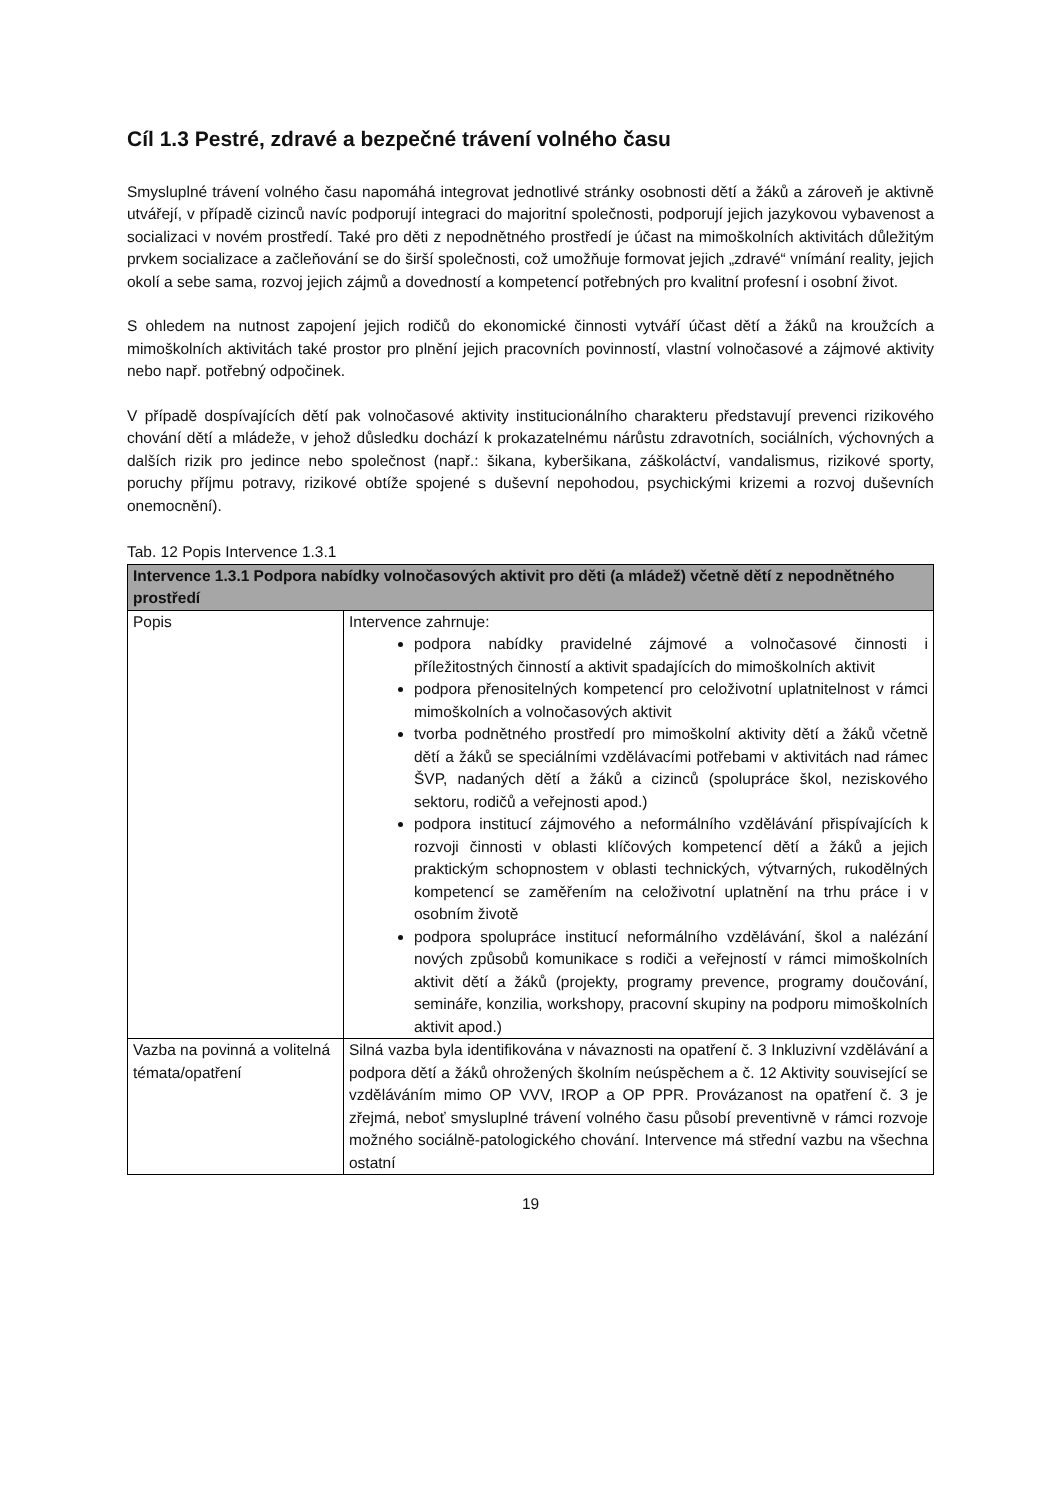Cíl 1.3 Pestré, zdravé a bezpečné trávení volného času
Smysluplné trávení volného času napomáhá integrovat jednotlivé stránky osobnosti dětí a žáků a zároveň je aktivně utvářejí, v případě cizinců navíc podporují integraci do majoritní společnosti, podporují jejich jazykovou vybavenost a socializaci v novém prostředí. Také pro děti z nepodnětného prostředí je účast na mimoškolních aktivitách důležitým prvkem socializace a začleňování se do širší společnosti, což umožňuje formovat jejich „zdravé“ vnímání reality, jejich okolí a sebe sama, rozvoj jejich zájmů a dovedností a kompetencí potřebných pro kvalitní profesní i osobní život.
S ohledem na nutnost zapojení jejich rodičů do ekonomické činnosti vytváří účast dětí a žáků na kroužcích a mimoškolních aktivitách také prostor pro plnění jejich pracovních povinností, vlastní volnočasové a zájmové aktivity nebo např. potřebný odpočinek.
V případě dospívajících dětí pak volnočasové aktivity institucionálního charakteru představují prevenci rizikového chování dětí a mládeže, v jehož důsledku dochází k prokazatelnému nárůstu zdravotních, sociálních, výchovných a dalších rizik pro jedince nebo společnost (např.: šikana, kyberšikana, záškoláctví, vandalismus, rizikové sporty, poruchy příjmu potravy, rizikové obtíže spojené s duševní nepohodou, psychickými krizemi a rozvoj duševních onemocnění).
Tab. 12 Popis Intervence 1.3.1
| Intervence 1.3.1 Podpora nabídky volnočasových aktivit pro děti (a mládež) včetně dětí z nepodnětného prostředí | |
| --- | --- |
| Popis | Intervence zahrnuje: podpora nabídky pravidelné zájmové a volnočasové činnosti i příležitostných činností a aktivit spadajících do mimoškolních aktivit podpora přenositelných kompetencí pro celoživotní uplatnitelnost v rámci mimoškolních a volnočasových aktivit tvorba podnětného prostředí pro mimoškolní aktivity dětí a žáků včetně dětí a žáků se speciálními vzdělávacími potřebami v aktivitách nad rámec ŠVP, nadaných dětí a žáků a cizinců (spolupráce škol, neziskového sektoru, rodičů a veřejnosti apod.) podpora institucí zájmového a neformálního vzdělávání přispívajících k rozvoji činnosti v oblasti klíčových kompetencí dětí a žáků a jejich praktickým schopnostem v oblasti technických, výtvarných, rukodělných kompetencí se zaměřením na celoživotní uplatnění na trhu práce i v osobním životě podpora spolupráce institucí neformálního vzdělávání, škol a nalézání nových způsobů komunikace s rodiči a veřejností v rámci mimoškolních aktivit dětí a žáků (projekty, programy prevence, programy doučování, semináře, konzilia, workshopy, pracovní skupiny na podporu mimoškolních aktivit apod.) |
| Vazba na povinná a volitelná témata/opatření | Silná vazba byla identifikována v návaznosti na opatření č. 3 Inkluzivní vzdělávání a podpora dětí a žáků ohrožených školním neúspěchem a č. 12 Aktivity související se vzděláváním mimo OP VVV, IROP a OP PPR. Provázanost na opatření č. 3 je zřejmá, neboť smysluplné trávení volného času působí preventivně v rámci rozvoje možného sociálně-patologického chování. Intervence má střední vazbu na všechna ostatní |
19